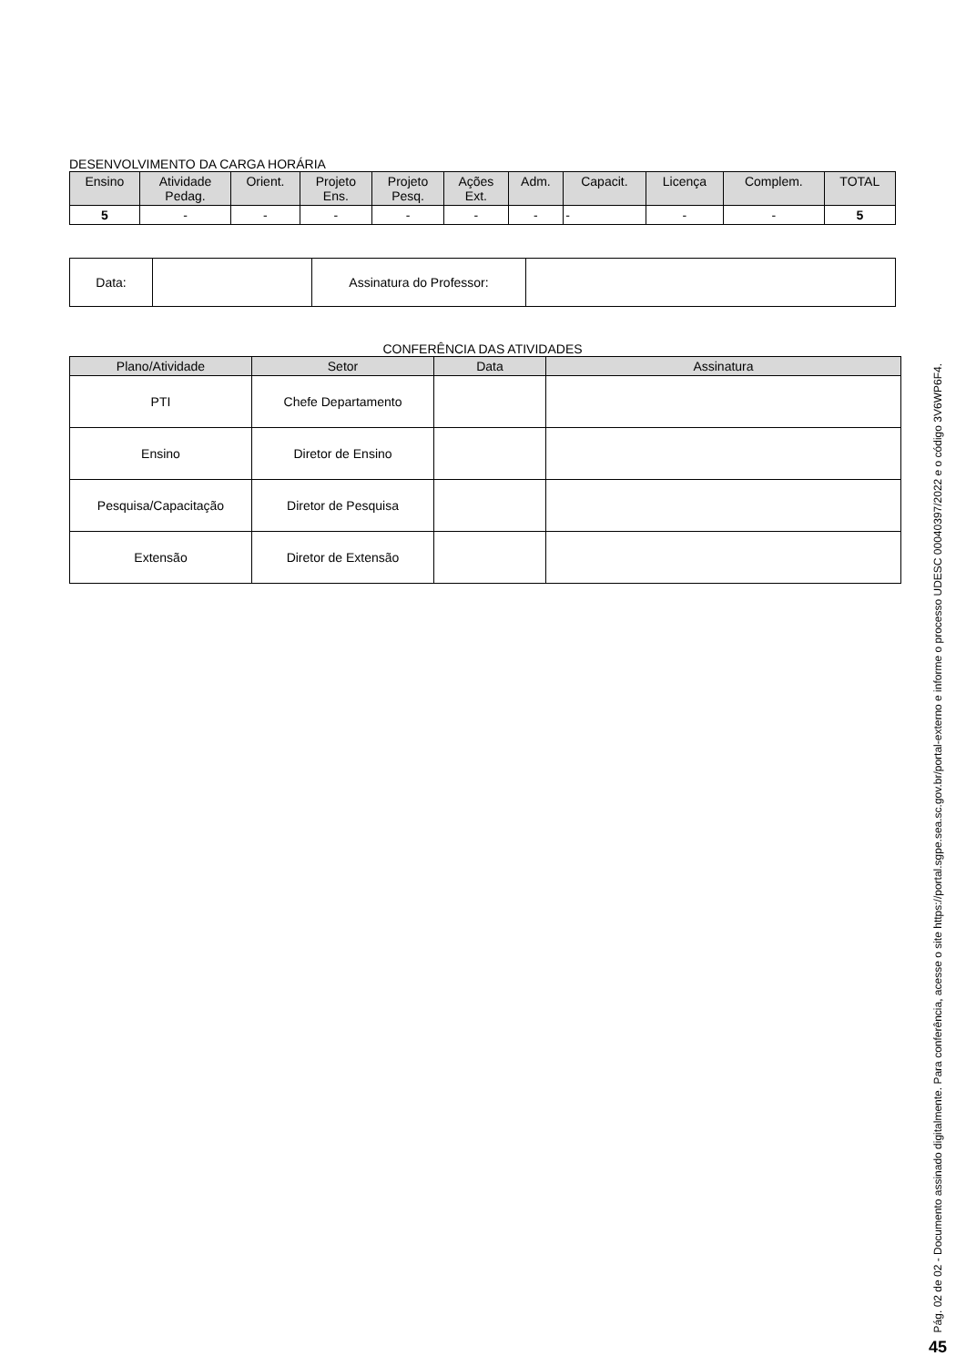DESENVOLVIMENTO DA CARGA HORÁRIA
| Ensino | Atividade Pedag. | Orient. | Projeto Ens. | Projeto Pesq. | Ações Ext. | Adm. | Capacit. | Licença | Complem. | TOTAL |
| --- | --- | --- | --- | --- | --- | --- | --- | --- | --- | --- |
| 5 | - | - | - | - | - | - | - | - | - | 5 |
| Data: | | Assinatura do Professor: | |
CONFERÊNCIA DAS ATIVIDADES
| Plano/Atividade | Setor | Data | Assinatura |
| --- | --- | --- | --- |
| PTI | Chefe Departamento | | |
| Ensino | Diretor de Ensino | | |
| Pesquisa/Capacitação | Diretor de Pesquisa | | |
| Extensão | Diretor de Extensão | | |
Pág. 02 de 02 - Documento assinado digitalmente. Para conferência, acesse o site https://portal.sgpe.sea.sc.gov.br/portal-externo e informe o processo UDESC 00040397/2022 e o código 3V6WP6F4.
45